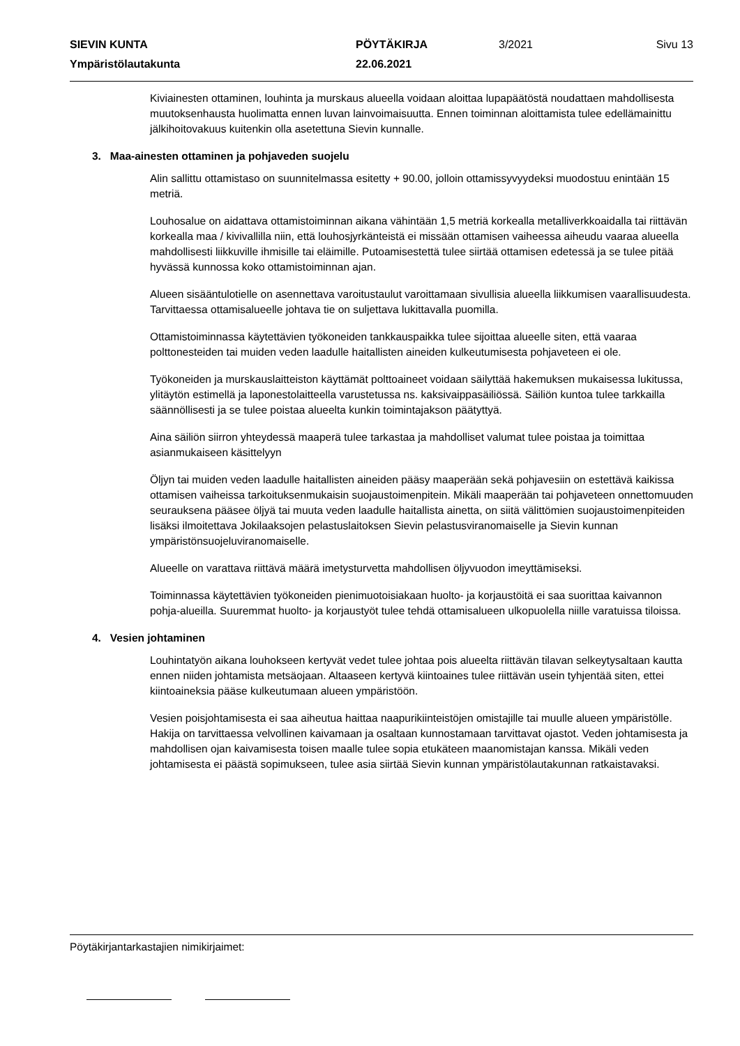SIEVIN KUNTA PÖYTÄKIRJA 3/2021 Sivu 13
Ympäristölautakunta 22.06.2021
Kiviainesten ottaminen, louhinta ja murskaus alueella voidaan aloittaa lupapäätöstä noudattaen mahdollisesta muutoksenhausta huolimatta ennen luvan lainvoimaisuutta. Ennen toiminnan aloittamista tulee edellämainittu jälkihoitovakuus kuitenkin olla asetettuna Sievin kunnalle.
3. Maa-ainesten ottaminen ja pohjaveden suojelu
Alin sallittu ottamistaso on suunnitelmassa esitetty + 90.00, jolloin ottamissyvyydeksi muodostuu enintään 15 metriä.
Louhosalue on aidattava ottamistoiminnan aikana vähintään 1,5 metriä korkealla metalliverkkoaidalla tai riittävän korkealla maa / kivivallilla niin, että louhosjyrkänteistä ei missään ottamisen vaiheessa aiheudu vaaraa alueella mahdollisesti liikkuville ihmisille tai eläimille. Putoamisestettä tulee siirtää ottamisen edetessä ja se tulee pitää hyvässä kunnossa koko ottamistoiminnan ajan.
Alueen sisääntulotielle on asennettava varoitustaulut varoittamaan sivullisia alueella liikkumisen vaarallisuudesta. Tarvittaessa ottamisalueelle johtava tie on suljettava lukittavalla puomilla.
Ottamistoiminnassa käytettävien työkoneiden tankkauspaikka tulee sijoittaa alueelle siten, että vaaraa polttonesteiden tai muiden veden laadulle haitallisten aineiden kulkeutumisesta pohjaveteen ei ole.
Työkoneiden ja murskauslaitteiston käyttämät polttoaineet voidaan säilyttää hakemuksen mukaisessa lukitussa, ylitäytön estimellä ja laponestolaitteella varustetussa ns. kaksivaippasäiliössä. Säiliön kuntoa tulee tarkkailla säännöllisesti ja se tulee poistaa alueelta kunkin toimintajakson päätyttyä.
Aina säiliön siirron yhteydessä maaperä tulee tarkastaa ja mahdolliset valumat tulee poistaa ja toimittaa asianmukaiseen käsittelyyn
Öljyn tai muiden veden laadulle haitallisten aineiden pääsy maaperään sekä pohjavesiin on estettävä kaikissa ottamisen vaiheissa tarkoituksenmukaisin suojaustoimenpitein. Mikäli maaperään tai pohjaveteen onnettomuuden seurauksena pääsee öljyä tai muuta veden laadulle haitallista ainetta, on siitä välittömien suojaustoimenpiteiden lisäksi ilmoitettava Jokilaaksojen pelastuslaitoksen Sievin pelastusviranomaiselle ja Sievin kunnan ympäristönsuojeluviranomaiselle.
Alueelle on varattava riittävä määrä imetysturvetta mahdollisen öljyvuodon imeyttämiseksi.
Toiminnassa käytettävien työkoneiden pienimuotoisiakaan huolto- ja korjaustöitä ei saa suorittaa kaivannon pohja-alueilla. Suuremmat huolto- ja korjaustyöt tulee tehdä ottamisalueen ulkopuolella niille varatuissa tiloissa.
4. Vesien johtaminen
Louhintatyön aikana louhokseen kertyvät vedet tulee johtaa pois alueelta riittävän tilavan selkeytysaltaan kautta ennen niiden johtamista metsäojaan. Altaaseen kertyvä kiintoaines tulee riittävän usein tyhjentää siten, ettei kiintoaineksia pääse kulkeutumaan alueen ympäristöön.
Vesien poisjohtamisesta ei saa aiheutua haittaa naapurikiinteistöjen omistajille tai muulle alueen ympäristölle. Hakija on tarvittaessa velvollinen kaivamaan ja osaltaan kunnostamaan tarvittavat ojastot. Veden johtamisesta ja mahdollisen ojan kaivamisesta toisen maalle tulee sopia etukäteen maanomistajan kanssa. Mikäli veden johtamisesta ei päästä sopimukseen, tulee asia siirtää Sievin kunnan ympäristölautakunnan ratkaistavaksi.
Pöytäkirjantarkastajien nimikirjaimet: